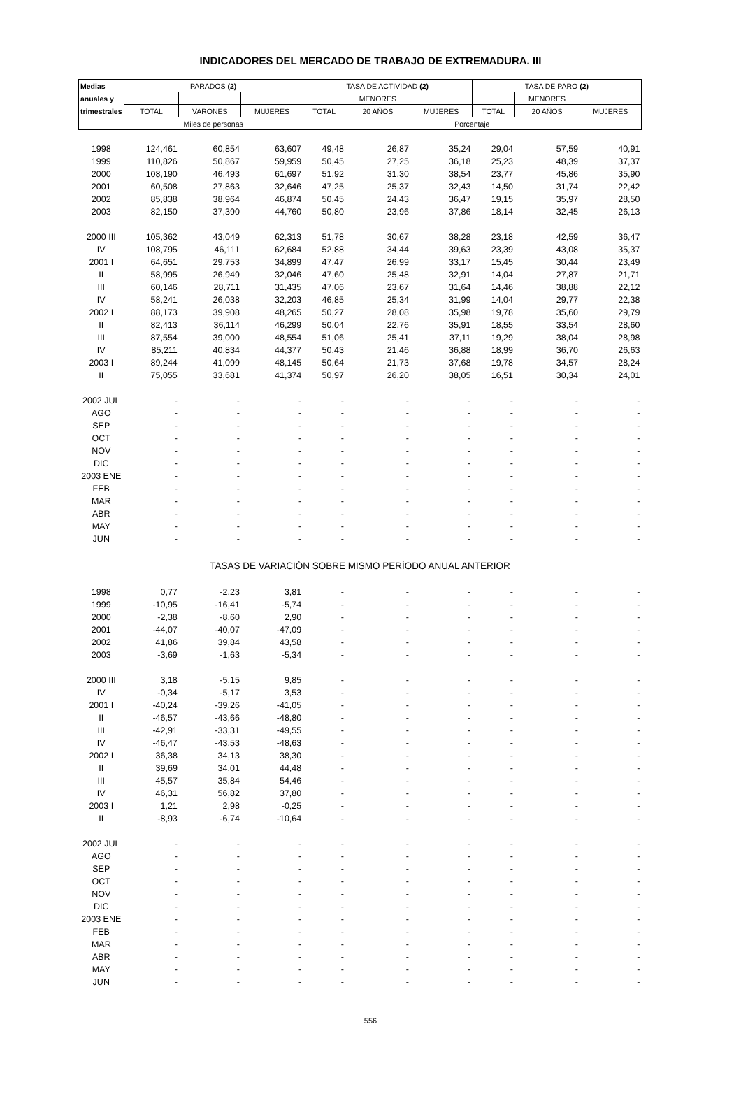INDICADORES DEL MERCADO DE TRABAJO DE EXTREMADURA. III
| Medias | PARADOS (2) | | | TASA DE ACTIVIDAD (2) | | | TASA DE PARO (2) | | |
| --- | --- | --- | --- | --- | --- | --- | --- | --- | --- |
| anuales y | | | | | MENORES | | | MENORES | |
| trimestrales | TOTAL | VARONES | MUJERES | TOTAL | 20 AÑOS | MUJERES | TOTAL | 20 AÑOS | MUJERES |
| | Miles de personas | | | Porcentaje | | | | | |
| 1998 | 124,461 | 60,854 | 63,607 | 49,48 | 26,87 | 35,24 | 29,04 | 57,59 | 40,91 |
| 1999 | 110,826 | 50,867 | 59,959 | 50,45 | 27,25 | 36,18 | 25,23 | 48,39 | 37,37 |
| 2000 | 108,190 | 46,493 | 61,697 | 51,92 | 31,30 | 38,54 | 23,77 | 45,86 | 35,90 |
| 2001 | 60,508 | 27,863 | 32,646 | 47,25 | 25,37 | 32,43 | 14,50 | 31,74 | 22,42 |
| 2002 | 85,838 | 38,964 | 46,874 | 50,45 | 24,43 | 36,47 | 19,15 | 35,97 | 28,50 |
| 2003 | 82,150 | 37,390 | 44,760 | 50,80 | 23,96 | 37,86 | 18,14 | 32,45 | 26,13 |
| 2000 III | 105,362 | 43,049 | 62,313 | 51,78 | 30,67 | 38,28 | 23,18 | 42,59 | 36,47 |
| IV | 108,795 | 46,111 | 62,684 | 52,88 | 34,44 | 39,63 | 23,39 | 43,08 | 35,37 |
| 2001 I | 64,651 | 29,753 | 34,899 | 47,47 | 26,99 | 33,17 | 15,45 | 30,44 | 23,49 |
| II | 58,995 | 26,949 | 32,046 | 47,60 | 25,48 | 32,91 | 14,04 | 27,87 | 21,71 |
| III | 60,146 | 28,711 | 31,435 | 47,06 | 23,67 | 31,64 | 14,46 | 38,88 | 22,12 |
| IV | 58,241 | 26,038 | 32,203 | 46,85 | 25,34 | 31,99 | 14,04 | 29,77 | 22,38 |
| 2002 I | 88,173 | 39,908 | 48,265 | 50,27 | 28,08 | 35,98 | 19,78 | 35,60 | 29,79 |
| II | 82,413 | 36,114 | 46,299 | 50,04 | 22,76 | 35,91 | 18,55 | 33,54 | 28,60 |
| III | 87,554 | 39,000 | 48,554 | 51,06 | 25,41 | 37,11 | 19,29 | 38,04 | 28,98 |
| IV | 85,211 | 40,834 | 44,377 | 50,43 | 21,46 | 36,88 | 18,99 | 36,70 | 26,63 |
| 2003 I | 89,244 | 41,099 | 48,145 | 50,64 | 21,73 | 37,68 | 19,78 | 34,57 | 28,24 |
| II | 75,055 | 33,681 | 41,374 | 50,97 | 26,20 | 38,05 | 16,51 | 30,34 | 24,01 |
| 2002 JUL | - | - | - | - | - | - | - | - | - |
| AGO | - | - | - | - | - | - | - | - | - |
| SEP | - | - | - | - | - | - | - | - | - |
| OCT | - | - | - | - | - | - | - | - | - |
| NOV | - | - | - | - | - | - | - | - | - |
| DIC | - | - | - | - | - | - | - | - | - |
| 2003 ENE | - | - | - | - | - | - | - | - | - |
| FEB | - | - | - | - | - | - | - | - | - |
| MAR | - | - | - | - | - | - | - | - | - |
| ABR | - | - | - | - | - | - | - | - | - |
| MAY | - | - | - | - | - | - | - | - | - |
| JUN | - | - | - | - | - | - | - | - | - |
| TASAS DE VARIACIÓN SOBRE MISMO PERÍODO ANUAL ANTERIOR | | | | | | | | | |
| 1998 | 0,77 | -2,23 | 3,81 | - | - | - | - | - | - |
| 1999 | -10,95 | -16,41 | -5,74 | - | - | - | - | - | - |
| 2000 | -2,38 | -8,60 | 2,90 | - | - | - | - | - | - |
| 2001 | -44,07 | -40,07 | -47,09 | - | - | - | - | - | - |
| 2002 | 41,86 | 39,84 | 43,58 | - | - | - | - | - | - |
| 2003 | -3,69 | -1,63 | -5,34 | - | - | - | - | - | - |
| 2000 III | 3,18 | -5,15 | 9,85 | - | - | - | - | - | - |
| IV | -0,34 | -5,17 | 3,53 | - | - | - | - | - | - |
| 2001 I | -40,24 | -39,26 | -41,05 | - | - | - | - | - | - |
| II | -46,57 | -43,66 | -48,80 | - | - | - | - | - | - |
| III | -42,91 | -33,31 | -49,55 | - | - | - | - | - | - |
| IV | -46,47 | -43,53 | -48,63 | - | - | - | - | - | - |
| 2002 I | 36,38 | 34,13 | 38,30 | - | - | - | - | - | - |
| II | 39,69 | 34,01 | 44,48 | - | - | - | - | - | - |
| III | 45,57 | 35,84 | 54,46 | - | - | - | - | - | - |
| IV | 46,31 | 56,82 | 37,80 | - | - | - | - | - | - |
| 2003 I | 1,21 | 2,98 | -0,25 | - | - | - | - | - | - |
| II | -8,93 | -6,74 | -10,64 | - | - | - | - | - | - |
| 2002 JUL | - | - | - | - | - | - | - | - | - |
| AGO | - | - | - | - | - | - | - | - | - |
| SEP | - | - | - | - | - | - | - | - | - |
| OCT | - | - | - | - | - | - | - | - | - |
| NOV | - | - | - | - | - | - | - | - | - |
| DIC | - | - | - | - | - | - | - | - | - |
| 2003 ENE | - | - | - | - | - | - | - | - | - |
| FEB | - | - | - | - | - | - | - | - | - |
| MAR | - | - | - | - | - | - | - | - | - |
| ABR | - | - | - | - | - | - | - | - | - |
| MAY | - | - | - | - | - | - | - | - | - |
| JUN | - | - | - | - | - | - | - | - | - |
556